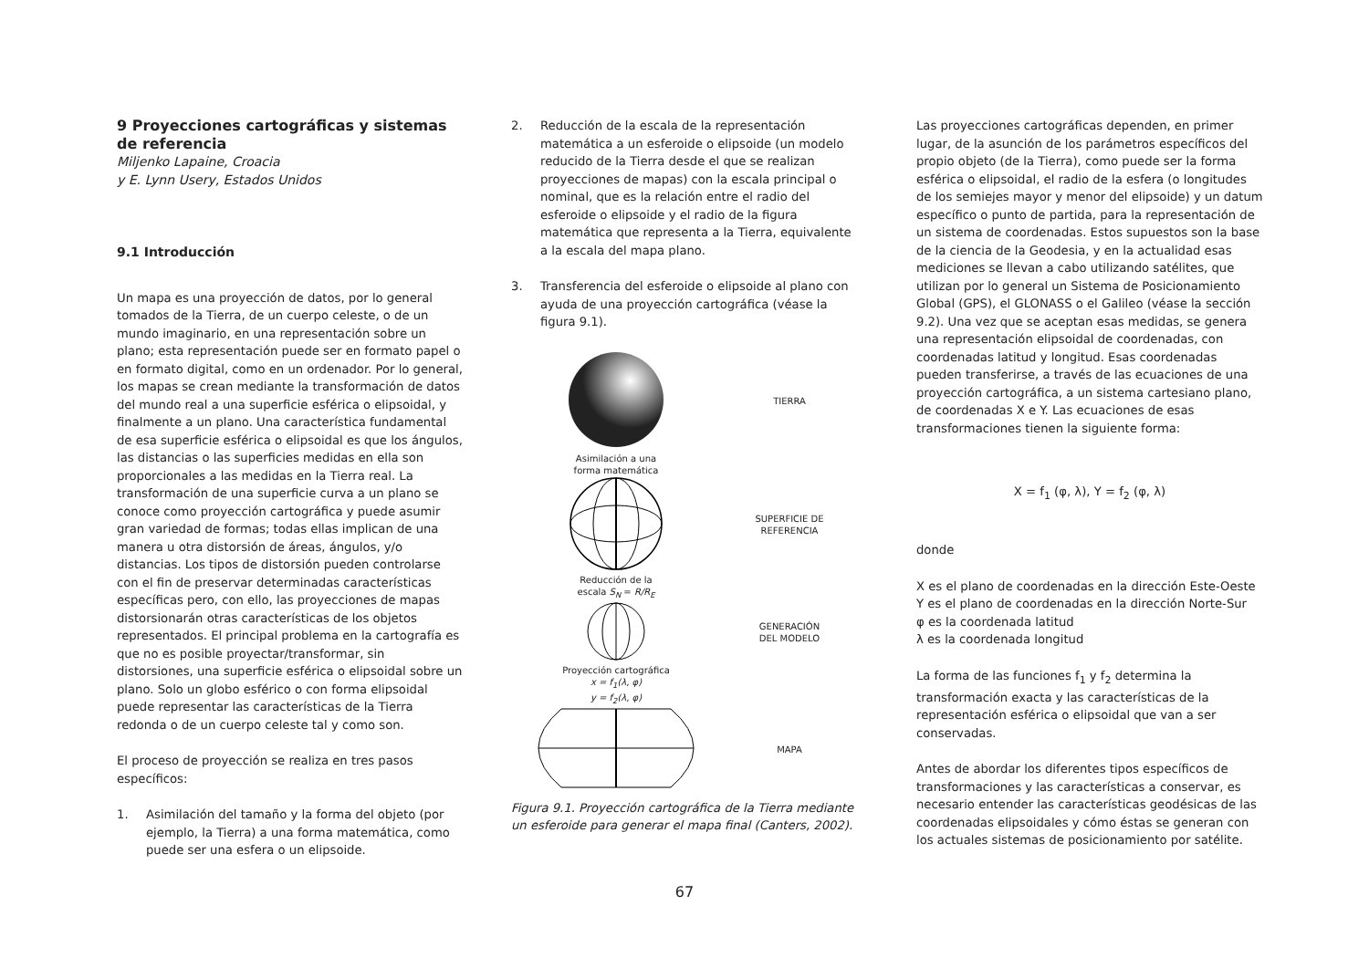9 Proyecciones cartográficas y sistemas de referencia
Miljenko Lapaine, Croacia
y E. Lynn Usery, Estados Unidos
9.1 Introducción
Un mapa es una proyección de datos, por lo general tomados de la Tierra, de un cuerpo celeste, o de un mundo imaginario, en una representación sobre un plano; esta representación puede ser en formato papel o en formato digital, como en un ordenador. Por lo general, los mapas se crean mediante la transformación de datos del mundo real a una superficie esférica o elipsoidal, y finalmente a un plano. Una característica fundamental de esa superficie esférica o elipsoidal es que los ángulos, las distancias o las superficies medidas en ella son proporcionales a las medidas en la Tierra real. La transformación de una superficie curva a un plano se conoce como proyección cartográfica y puede asumir gran variedad de formas; todas ellas implican de una manera u otra distorsión de áreas, ángulos, y/o distancias. Los tipos de distorsión pueden controlarse con el fin de preservar determinadas características específicas pero, con ello, las proyecciones de mapas distorsionarán otras características de los objetos representados. El principal problema en la cartografía es que no es posible proyectar/transformar, sin distorsiones, una superficie esférica o elipsoidal sobre un plano. Solo un globo esférico o con forma elipsoidal puede representar las características de la Tierra redonda o de un cuerpo celeste tal y como son.
El proceso de proyección se realiza en tres pasos específicos:
1. Asimilación del tamaño y la forma del objeto (por ejemplo, la Tierra) a una forma matemática, como puede ser una esfera o un elipsoide.
2. Reducción de la escala de la representación matemática a un esferoide o elipsoide (un modelo reducido de la Tierra desde el que se realizan proyecciones de mapas) con la escala principal o nominal, que es la relación entre el radio del esferoide o elipsoide y el radio de la figura matemática que representa a la Tierra, equivalente a la escala del mapa plano.
3. Transferencia del esferoide o elipsoide al plano con ayuda de una proyección cartográfica (véase la figura 9.1).
TIERRA
Asimilación a una
forma matemática
SUPERFICIE DE
REFERENCIA
Reducción de la
escala S<sub>N</sub> = R/R<sub>E</sub>
GENERACIÓN
DEL MODELO
Proyección cartográfica
x = f<sub>1</sub>(λ, φ)
y = f<sub>2</sub>(λ, φ)
MAPA
Figura 9.1. Proyección cartográfica de la Tierra mediante un esferoide para generar el mapa final (Canters, 2002).
Las proyecciones cartográficas dependen, en primer lugar, de la asunción de los parámetros específicos del propio objeto (de la Tierra), como puede ser la forma esférica o elipsoidal, el radio de la esfera (o longitudes de los semiejes mayor y menor del elipsoide) y un datum específico o punto de partida, para la representación de un sistema de coordenadas. Estos supuestos son la base de la ciencia de la Geodesia, y en la actualidad esas mediciones se llevan a cabo utilizando satélites, que utilizan por lo general un Sistema de Posicionamiento Global (GPS), el GLONASS o el Galileo (véase la sección 9.2). Una vez que se aceptan esas medidas, se genera una representación elipsoidal de coordenadas, con coordenadas latitud y longitud. Esas coordenadas pueden transferirse, a través de las ecuaciones de una proyección cartográfica, a un sistema cartesiano plano, de coordenadas X e Y. Las ecuaciones de esas transformaciones tienen la siguiente forma:
X = f<sub>1</sub> (φ, λ), Y = f<sub>2</sub> (φ, λ)
donde
X es el plano de coordenadas en la dirección Este-Oeste
Y es el plano de coordenadas en la dirección Norte-Sur
φ es la coordenada latitud
λ es la coordenada longitud
La forma de las funciones f<sub>1</sub> y f<sub>2</sub> determina la transformación exacta y las características de la representación esférica o elipsoidal que van a ser conservadas.
Antes de abordar los diferentes tipos específicos de transformaciones y las características a conservar, es necesario entender las características geodésicas de las coordenadas elipsoidales y cómo éstas se generan con los actuales sistemas de posicionamiento por satélite.
67